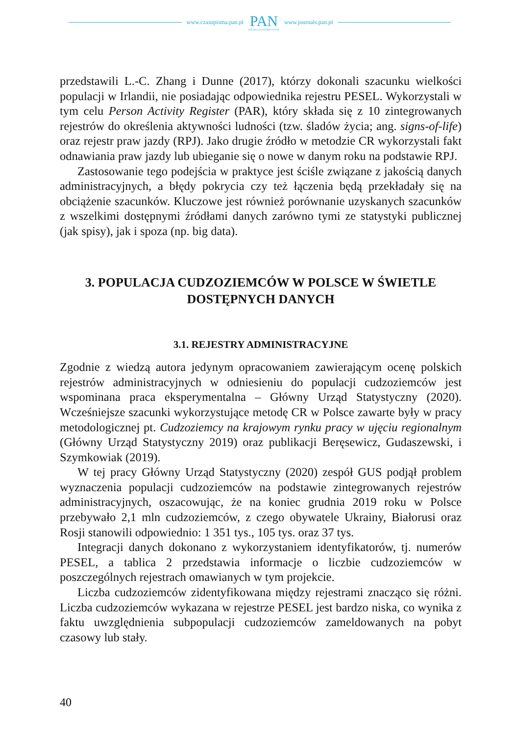www.czasopisma.pan.pl PAN
POLSKA AKADEMIA NAUK www.journals.pan.pl
przedstawili L.-C. Zhang i Dunne (2017), którzy dokonali szacunku wielkości populacji w Irlandii, nie posiadając odpowiednika rejestru PESEL. Wykorzystali w tym celu Person Activity Register (PAR), który składa się z 10 zintegrowanych rejestrów do określenia aktywności ludności (tzw. śladów życia; ang. signs-of-life) oraz rejestr praw jazdy (RPJ). Jako drugie źródło w metodzie CR wykorzystali fakt odnawiania praw jazdy lub ubieganie się o nowe w danym roku na podstawie RPJ.
Zastosowanie tego podejścia w praktyce jest ściśle związane z jakością danych administracyjnych, a błędy pokrycia czy też łączenia będą przekładały się na obciążenie szacunków. Kluczowe jest również porównanie uzyskanych szacunków z wszelkimi dostępnymi źródłami danych zarówno tymi ze statystyki publicznej (jak spisy), jak i spoza (np. big data).
3. POPULACJA CUDZOZIEMCÓW W POLSCE W ŚWIETLE DOSTĘPNYCH DANYCH
3.1. REJESTRY ADMINISTRACYJNE
Zgodnie z wiedzą autora jedynym opracowaniem zawierającym ocenę polskich rejestrów administracyjnych w odniesieniu do populacji cudzoziemców jest wspominana praca eksperymentalna – Główny Urząd Statystyczny (2020). Wcześniejsze szacunki wykorzystujące metodę CR w Polsce zawarte były w pracy metodologicznej pt. Cudzoziemcy na krajowym rynku pracy w ujęciu regionalnym (Główny Urząd Statystyczny 2019) oraz publikacji Beręsewicz, Gudaszewski, i Szymkowiak (2019).
W tej pracy Główny Urząd Statystyczny (2020) zespół GUS podjął problem wyznaczenia populacji cudzoziemców na podstawie zintegrowanych rejestrów administracyjnych, oszacowując, że na koniec grudnia 2019 roku w Polsce przebywało 2,1 mln cudzoziemców, z czego obywatele Ukrainy, Białorusi oraz Rosji stanowili odpowiednio: 1 351 tys., 105 tys. oraz 37 tys.
Integracji danych dokonano z wykorzystaniem identyfikatorów, tj. numerów PESEL, a tablica 2 przedstawia informacje o liczbie cudzoziemców w poszczególnych rejestrach omawianych w tym projekcie.
Liczba cudzoziemców zidentyfikowana między rejestrami znacząco się różni. Liczba cudzoziemców wykazana w rejestrze PESEL jest bardzo niska, co wynika z faktu uwzględnienia subpopulacji cudzoziemców zameldowanych na pobyt czasowy lub stały.
40